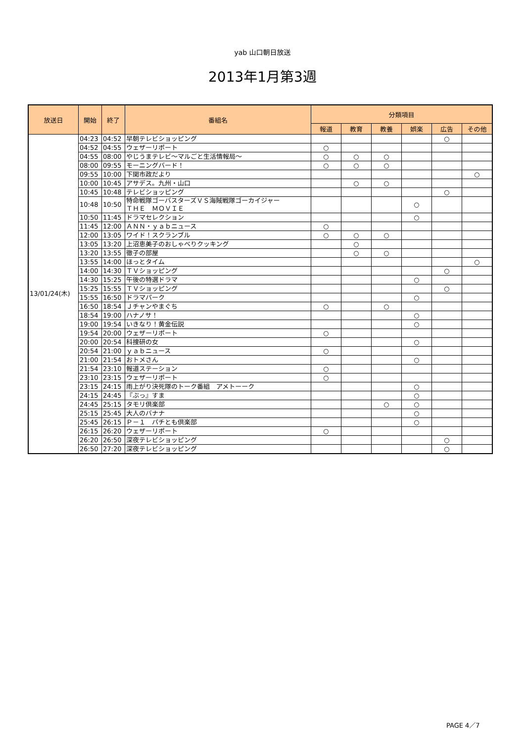yab 山口朝日放送
2013年1月第3週
| 放送日 | 開始 | 終了 | 番組名 | 分類項目 | | | | | |
| --- | --- | --- | --- | --- | --- | --- | --- | --- | --- |
| | | | | 報道 | 教育 | 教養 | 娯楽 | 広告 | その他 |
| 13/01/24(木) | 04:23 | 04:52 | 早朝テレビショッピング | | | | | ○ | |
| | 04:52 | 04:55 | ウェザーリポート | ○ | | | | | |
| | 04:55 | 08:00 | やじうまテレビ～マルごと生活情報局～ | ○ | ○ | ○ | | | |
| | 08:00 | 09:55 | モーニングバード！ | ○ | ○ | ○ | | | |
| | 09:55 | 10:00 | 下関市政だより | | | | | | ○ |
| | 10:00 | 10:45 | アサデス。九州・山口 | | ○ | ○ | | | |
| | 10:45 | 10:48 | テレビショッピング | | | | | ○ | |
| | 10:48 | 10:50 | 特命戦隊ゴーバスターズＶＳ海賊戦隊ゴーカイジャー ＴＨＥ ＭＯＶＩＥ | | | | ○ | | |
| | 10:50 | 11:45 | ドラマセレクション | | | | ○ | | |
| | 11:45 | 12:00 | ＡＮＮ・ｙａｂニュース | ○ | | | | | |
| | 12:00 | 13:05 | ワイド！スクランブル | ○ | ○ | ○ | | | |
| | 13:05 | 13:20 | 上沼恵美子のおしゃべりクッキング | | ○ | | | | |
| | 13:20 | 13:55 | 徹子の部屋 | | ○ | ○ | | | |
| | 13:55 | 14:00 | ほっとタイム | | | | | | ○ |
| | 14:00 | 14:30 | ＴＶショッピング | | | | | ○ | |
| | 14:30 | 15:25 | 午後の特選ドラマ | | | | ○ | | |
| | 15:25 | 15:55 | ＴＶショッピング | | | | | ○ | |
| | 15:55 | 16:50 | ドラマパーク | | | | ○ | | |
| | 16:50 | 18:54 | Ｊチャンやまぐち | ○ | | ○ | | | |
| | 18:54 | 19:00 | ハナノサ！ | | | | ○ | | |
| | 19:00 | 19:54 | いきなり！黄金伝説 | | | | ○ | | |
| | 19:54 | 20:00 | ウェザーリポート | ○ | | | | | |
| | 20:00 | 20:54 | 科捜研の女 | | | | ○ | | |
| | 20:54 | 21:00 | ｙａｂニュース | ○ | | | | | |
| | 21:00 | 21:54 | おトメさん | | | | ○ | | |
| | 21:54 | 23:10 | 報道ステーション | ○ | | | | | |
| | 23:10 | 23:15 | ウェザーリポート | ○ | | | | | |
| | 23:15 | 24:15 | 雨上がり決死隊のトーク番組 アメトーーク | | | | ○ | | |
| | 24:15 | 24:45 | 『ぶっ』すま | | | | ○ | | |
| | 24:45 | 25:15 | タモリ倶楽部 | | | ○ | ○ | | |
| | 25:15 | 25:45 | 大人のバナナ | | | | ○ | | |
| | 25:45 | 26:15 | Ｐ－１ パチとも倶楽部 | | | | ○ | | |
| | 26:15 | 26:20 | ウェザーリポート | ○ | | | | | |
| | 26:20 | 26:50 | 深夜テレビショッピング | | | | | ○ | |
| | 26:50 | 27:20 | 深夜テレビショッピング | | | | | ○ | |
PAGE 4／7